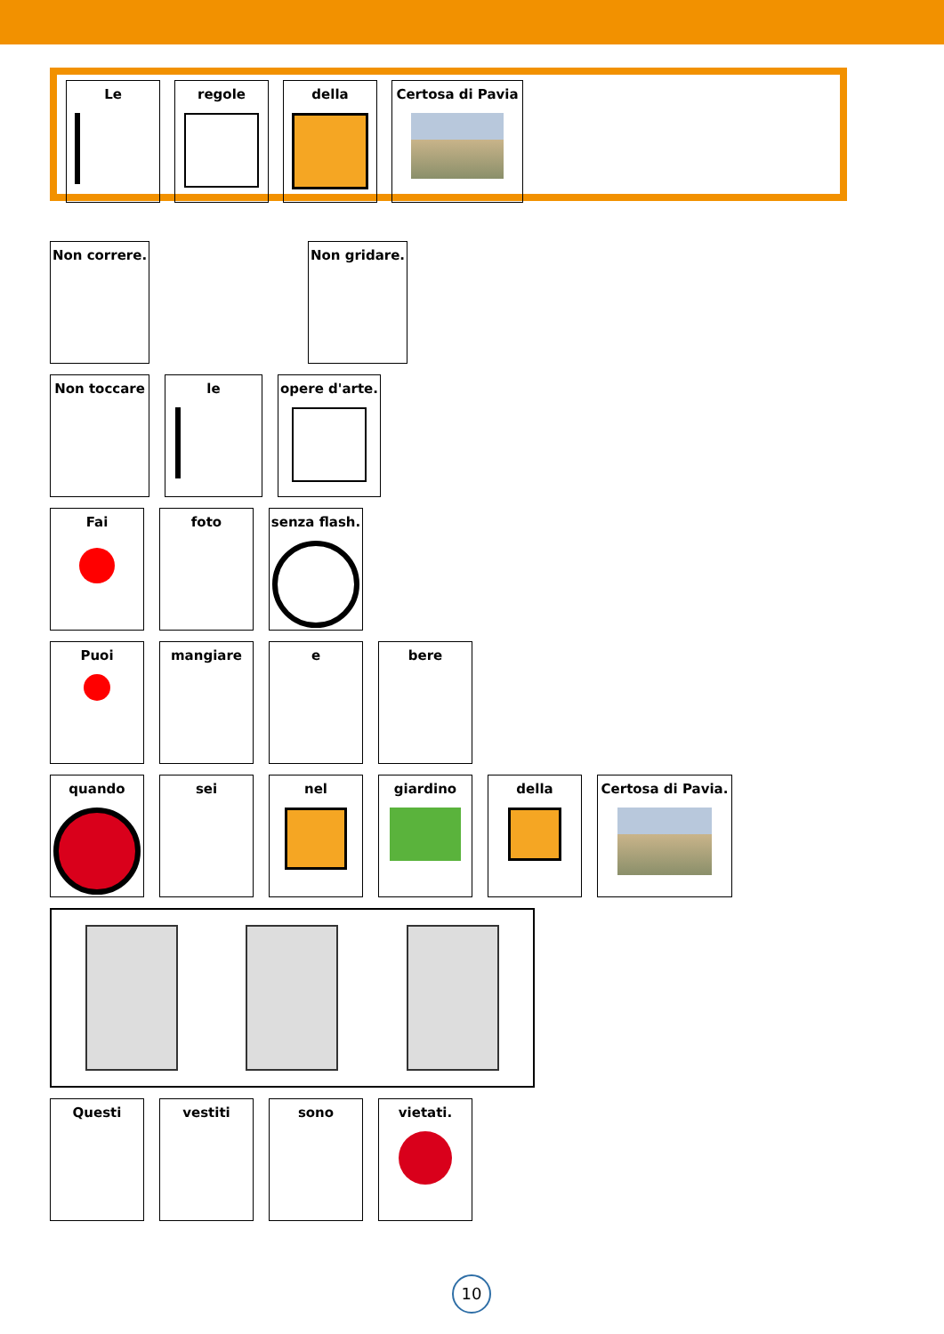Le regole della Certosa di Pavia
Non correre. Non gridare.
Non toccare le opere d'arte.
Fai foto senza flash.
Puoi mangiare e bere
quando sei nel giardino della Certosa di Pavia.
Questi vestiti sono vietati.
10